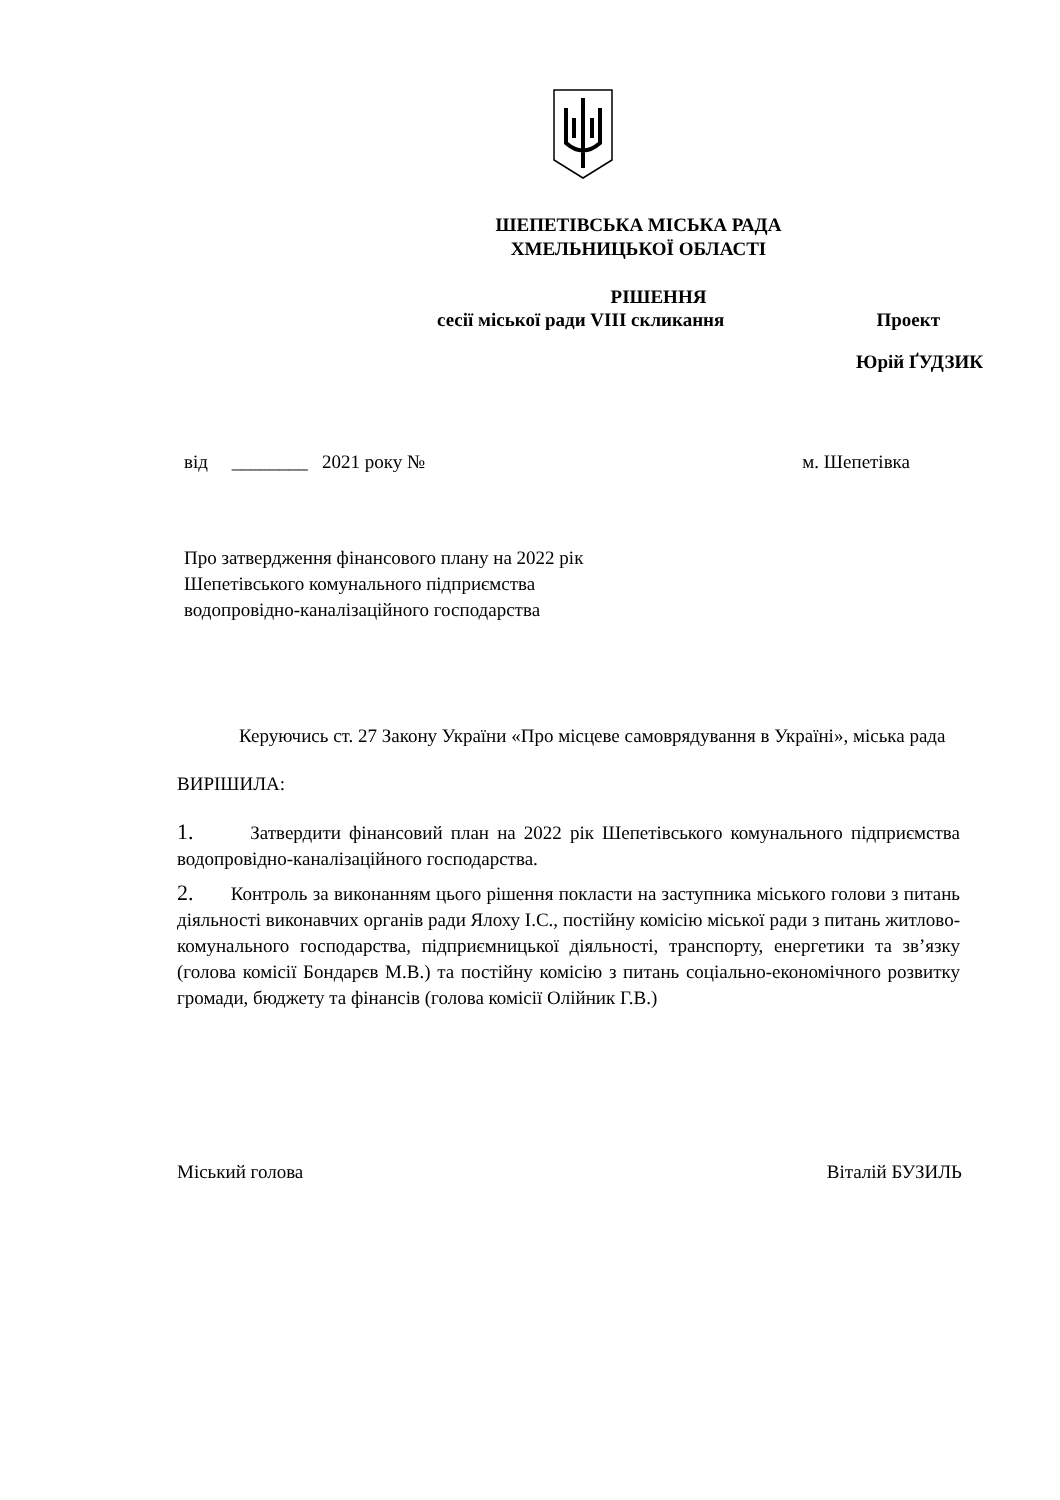ШЕПЕТІВСЬКА МІСЬКА РАДА
ХМЕЛЬНИЦЬКОЇ ОБЛАСТІ
РІШЕННЯ
сесії міської ради VIII скликання Проект
Юрій ҐУДЗИК
від ________ 2021 року № м. Шепетівка
Про затвердження фінансового плану на 2022 рік
Шепетівського комунального підприємства
водопровідно-каналізаційного господарства
Керуючись ст. 27 Закону України «Про місцеве самоврядування в Україні», міська рада
ВИРІШИЛА:
1. Затвердити фінансовий план на 2022 рік Шепетівського комунального підприємства водопровідно-каналізаційного господарства.
2. Контроль за виконанням цього рішення покласти на заступника міського голови з питань діяльності виконавчих органів ради Ялоху І.С., постійну комісію міської ради з питань житлово-комунального господарства, підприємницької діяльності, транспорту, енергетики та зв’язку (голова комісії Бондарєв М.В.) та постійну комісію з питань соціально-економічного розвитку громади, бюджету та фінансів (голова комісії Олійник Г.В.)
Міський голова Віталій БУЗИЛЬ